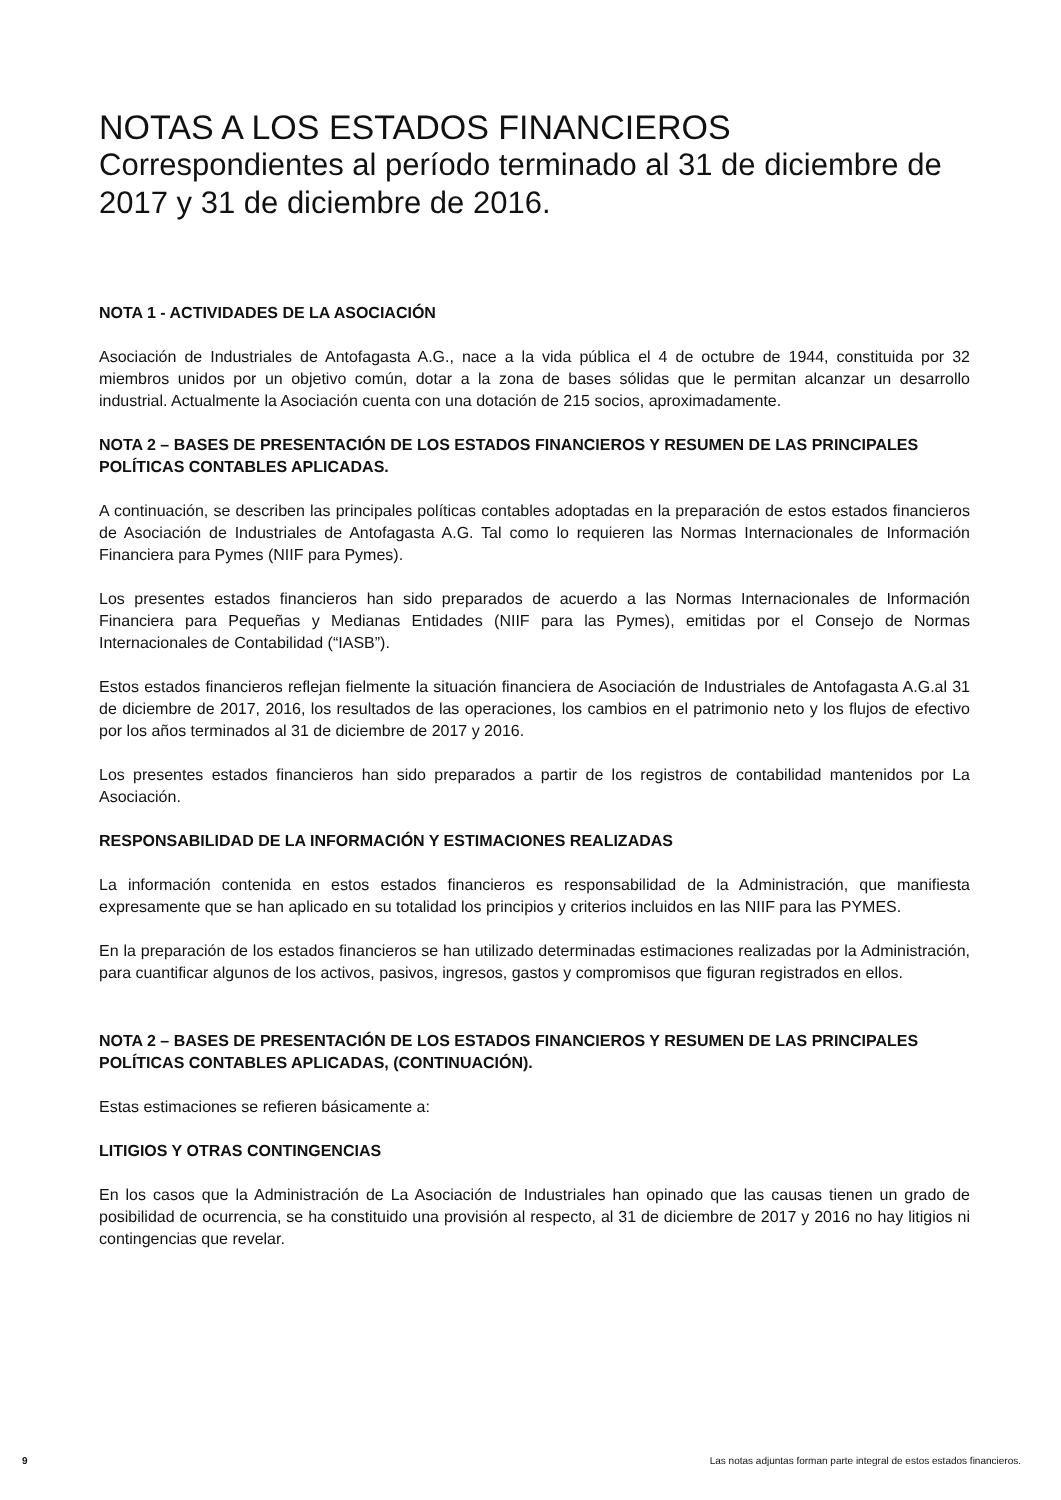NOTAS A LOS ESTADOS FINANCIEROS
Correspondientes al período terminado al 31 de diciembre de 2017 y 31 de diciembre de 2016.
NOTA 1 - ACTIVIDADES DE LA ASOCIACIÓN
Asociación de Industriales de Antofagasta A.G., nace a la vida pública el 4 de octubre de 1944, constituida por 32 miembros unidos por un objetivo común, dotar a la zona de bases sólidas que le permitan alcanzar un desarrollo industrial. Actualmente la Asociación cuenta con una dotación de 215 socios, aproximadamente.
NOTA 2 – BASES DE PRESENTACIÓN DE LOS ESTADOS FINANCIEROS Y RESUMEN DE LAS PRINCIPALES POLÍTICAS CONTABLES APLICADAS.
A continuación, se describen las principales políticas contables adoptadas en la preparación de estos estados financieros de Asociación de Industriales de Antofagasta A.G. Tal como lo requieren las Normas Internacionales de Información Financiera para Pymes (NIIF para Pymes).
Los presentes estados financieros han sido preparados de acuerdo a las Normas Internacionales de Información Financiera para Pequeñas y Medianas Entidades (NIIF para las Pymes), emitidas por el Consejo de Normas Internacionales de Contabilidad (“IASB”).
Estos estados financieros reflejan fielmente la situación financiera de Asociación de Industriales de Antofagasta A.G.al 31 de diciembre de 2017, 2016, los resultados de las operaciones, los cambios en el patrimonio neto y los flujos de efectivo por los años terminados al 31 de diciembre de 2017 y 2016.
Los presentes estados financieros han sido preparados a partir de los registros de contabilidad mantenidos por La Asociación.
RESPONSABILIDAD DE LA INFORMACIÓN Y ESTIMACIONES REALIZADAS
La información contenida en estos estados financieros es responsabilidad de la Administración, que manifiesta expresamente que se han aplicado en su totalidad los principios y criterios incluidos en las NIIF para las PYMES.
En la preparación de los estados financieros se han utilizado determinadas estimaciones realizadas por la Administración, para cuantificar algunos de los activos, pasivos, ingresos, gastos y compromisos que figuran registrados en ellos.
NOTA 2 – BASES DE PRESENTACIÓN DE LOS ESTADOS FINANCIEROS Y RESUMEN DE LAS PRINCIPALES POLÍTICAS CONTABLES APLICADAS, (CONTINUACIÓN).
Estas estimaciones se refieren básicamente a:
LITIGIOS Y OTRAS CONTINGENCIAS
En los casos que la Administración de La Asociación de Industriales han opinado que las causas tienen un grado de posibilidad de ocurrencia, se ha constituido una provisión al respecto, al 31 de diciembre de 2017 y 2016 no hay litigios ni contingencias que revelar.
9 Las notas adjuntas forman parte integral de estos estados financieros.